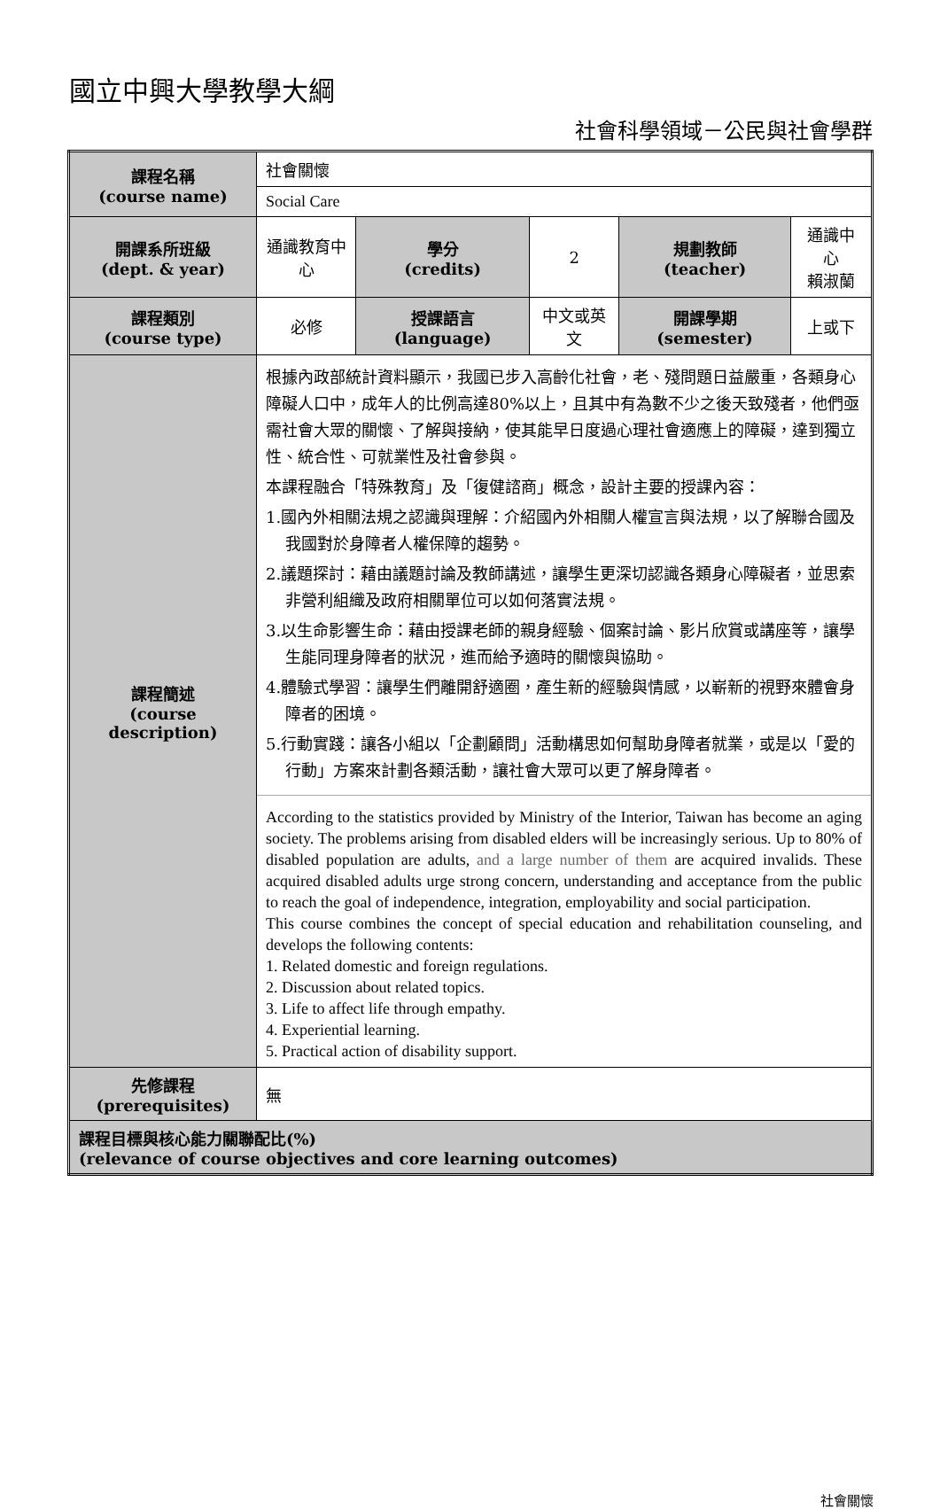國立中興大學教學大綱
社會科學領域－公民與社會學群
| 課程名稱 (course name) | 社會關懷 | | | | |
| | Social Care | | | | |
| 開課系所班級 (dept. & year) | 通識教育中心 | 學分 (credits) | 2 | 規劃教師 (teacher) | 通識中心 賴淑蘭 |
| 課程類別 (course type) | 必修 | 授課語言 (language) | 中文或英文 | 開課學期 (semester) | 上或下 |
| 課程簡述 (course description) | 根據內政部統計資料顯示，我國已步入高齡化社會，老、殘問題日益嚴重，各類身心障礙人口中，成年人的比例高達80%以上，且其中有為數不少之後天致殘者，他們亟需社會大眾的關懷、了解與接納，使其能早日度過心理社會適應上的障礙，達到獨立性、統合性、可就業性及社會參與。 本課程融合「特殊教育」及「復健諮商」概念，設計主要的授課內容： 1.國內外相關法規之認識與理解：介紹國內外相關人權宣言與法規，以了解聯合國及我國對於身障者人權保障的趨勢。 2.議題探討：藉由議題討論及教師講述，讓學生更深切認識各類身心障礙者，並思索非營利組織及政府相關單位可以如何落實法規。 3.以生命影響生命：藉由授課老師的親身經驗、個案討論、影片欣賞或講座等，讓學生能同理身障者的狀況，進而給予適時的關懷與協助。 4.體驗式學習：讓學生們離開舒適圈，產生新的經驗與情感，以嶄新的視野來體會身障者的困境。 5.行動實踐：讓各小組以「企劃顧問」活動構思如何幫助身障者就業，或是以「愛的行動」方案來計劃各類活動，讓社會大眾可以更了解身障者。 According to the statistics provided by Ministry of the Interior, Taiwan has become an aging society. The problems arising from disabled elders will be increasingly serious. Up to 80% of disabled population are adults, and a large number of them are acquired invalids. These acquired disabled adults urge strong concern, understanding and acceptance from the public to reach the goal of independence, integration, employability and social participation. This course combines the concept of special education and rehabilitation counseling, and develops the following contents: 1. Related domestic and foreign regulations. 2. Discussion about related topics. 3. Life to affect life through empathy. 4. Experiential learning. 5. Practical action of disability support. | | | | |
| 先修課程 (prerequisites) | 無 | | | | |
| 課程目標與核心能力關聯配比(%) (relevance of course objectives and core learning outcomes) | | | | | |
社會關懷